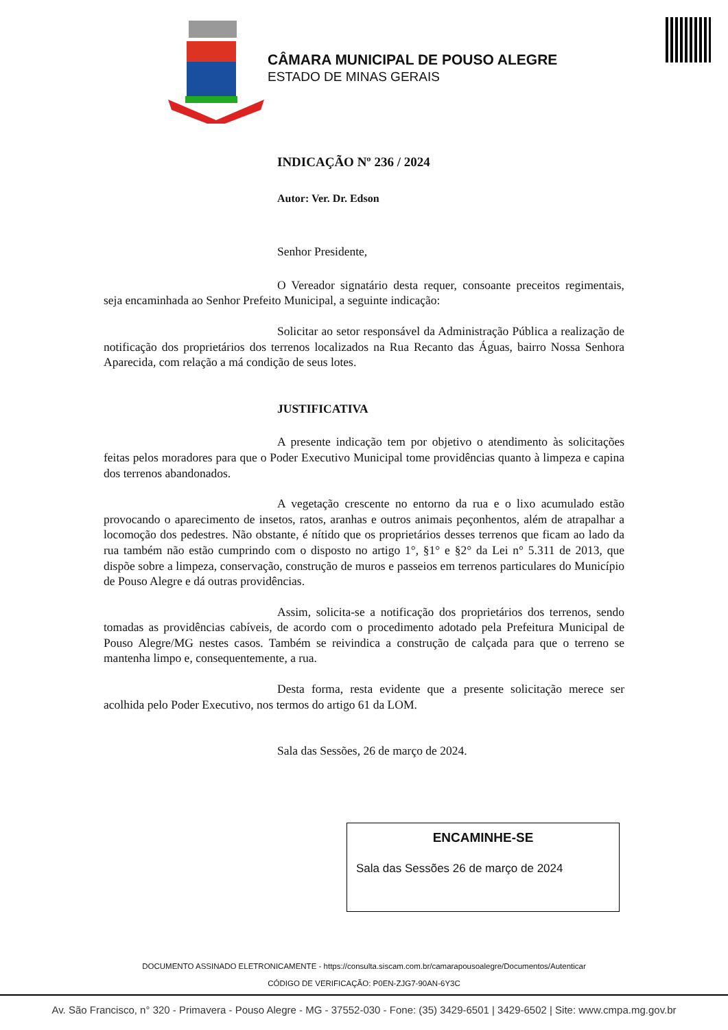CÂMARA MUNICIPAL DE POUSO ALEGRE
ESTADO DE MINAS GERAIS
INDICAÇÃO Nº 236 / 2024
Autor: Ver. Dr. Edson
Senhor Presidente,
O Vereador signatário desta requer, consoante preceitos regimentais, seja encaminhada ao Senhor Prefeito Municipal, a seguinte indicação:
Solicitar ao setor responsável da Administração Pública a realização de notificação dos proprietários dos terrenos localizados na Rua Recanto das Águas, bairro Nossa Senhora Aparecida, com relação a má condição de seus lotes.
JUSTIFICATIVA
A presente indicação tem por objetivo o atendimento às solicitações feitas pelos moradores para que o Poder Executivo Municipal tome providências quanto à limpeza e capina dos terrenos abandonados.
A vegetação crescente no entorno da rua e o lixo acumulado estão provocando o aparecimento de insetos, ratos, aranhas e outros animais peçonhentos, além de atrapalhar a locomoção dos pedestres. Não obstante, é nítido que os proprietários desses terrenos que ficam ao lado da rua também não estão cumprindo com o disposto no artigo 1°, §1° e §2° da Lei n° 5.311 de 2013, que dispõe sobre a limpeza, conservação, construção de muros e passeios em terrenos particulares do Município de Pouso Alegre e dá outras providências.
Assim, solicita-se a notificação dos proprietários dos terrenos, sendo tomadas as providências cabíveis, de acordo com o procedimento adotado pela Prefeitura Municipal de Pouso Alegre/MG nestes casos. Também se reivindica a construção de calçada para que o terreno se mantenha limpo e, consequentemente, a rua.
Desta forma, resta evidente que a presente solicitação merece ser acolhida pelo Poder Executivo, nos termos do artigo 61 da LOM.
Sala das Sessões, 26 de março de 2024.
ENCAMINHE-SE
Sala das Sessões 26 de março de 2024
DOCUMENTO ASSINADO ELETRONICAMENTE - https://consulta.siscam.com.br/camarapousoalegre/Documentos/Autenticar
CÓDIGO DE VERIFICAÇÃO: P0EN-ZJG7-90AN-6Y3C
Av. São Francisco, n° 320 - Primavera - Pouso Alegre - MG - 37552-030 - Fone: (35) 3429-6501 | 3429-6502 | Site: www.cmpa.mg.gov.br